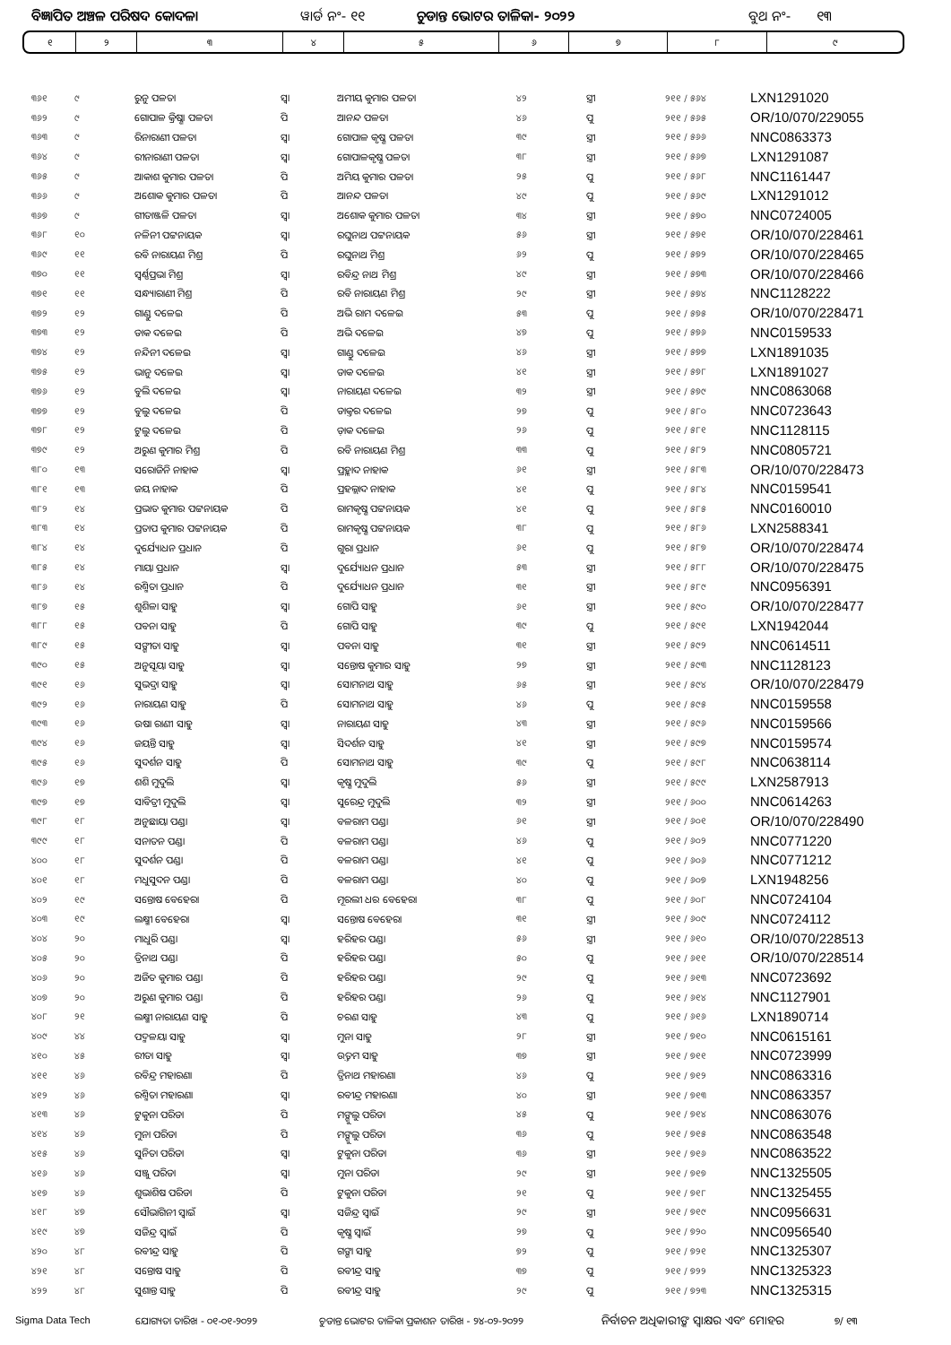ବିଜ୍ଞାପିତ ଅଞ୍ଚଳ ପରିଷଦ କୋଦଳା ୱାର୍ଡ ନଂ- ୧୧ ଚୁଡାନ୍ତ ଭୋଟର ତାଳିକା- ୨୦୨୨ ବୁଥ ନଂ- ୧୩
| ୧ | ୨ | ୩ | ୪ | ୫ | ୬ | ୭ | ୮ | ୯ |
| --- | --- | --- | --- | --- | --- | --- | --- | --- |
| ୩୬୧ | ୯ | ରୁନୁ ପଳତା | ସ୍ୱା | ଅମୀୟ କୁମାର ପଳତା | ୪୨ | ସ୍ତ୍ରୀ | ୨୧୧ / ୫୬୪ | LXN1291020 |
| ୩୬୨ | ୯ | ଗୋପାଳ କ୍ରିଷ୍ଣା ପଳତା | ପି | ଆନନ୍ଦ ପଳତା | ୪୬ | ପୁ | ୨୧୧ / ୫୬୫ | OR/10/070/229055 |
| ୩୬୩ | ୯ | ରିନାରାଣୀ ପଳତା | ସ୍ୱା | ଗୋପାଳ କୃଷ୍ଣ ପଳତା | ୩୯ | ସ୍ତ୍ରୀ | ୨୧୧ / ୫୬୬ | NNC0863373 |
| ୩୬୪ | ୯ | ରୀନାରାଣୀ ପଳତା | ସ୍ୱା | ଗୋପାଳକୃଷ୍ଣ ପଳତା | ୩୮ | ସ୍ତ୍ରୀ | ୨୧୧ / ୫୬୭ | LXN1291087 |
| ୩୬୫ | ୯ | ଆକାଶ କୁମାର ପଳତା | ପି | ଅମିୟ କୁମାର ପଳତା | ୨୫ | ପୁ | ୨୧୧ / ୫୬୮ | NNC1161447 |
| ୩୬୬ | ୯ | ଅଶୋକ କୁମାର ପଳତା | ପି | ଆନନ୍ଦ ପଳତା | ୪୯ | ପୁ | ୨୧୧ / ୫୬୯ | LXN1291012 |
| ୩୬୭ | ୯ | ଗୀତାଞ୍ଜଳି ପଳତା | ସ୍ୱା | ଅଶୋକ କୁମାର ପଳତା | ୩୪ | ସ୍ତ୍ରୀ | ୨୧୧ / ୫୭୦ | NNC0724005 |
| ୩୬୮ | ୧୦ | ନଳିନୀ ପଟ୍ଟନାୟକ | ସ୍ୱା | ରଘୁନାଥ ପଟ୍ଟନାୟକ | ୫୬ | ସ୍ତ୍ରୀ | ୨୧୧ / ୫୭୧ | OR/10/070/228461 |
| ୩୬୯ | ୧୧ | ରବି ନାରାୟଣ ମିଶ୍ର | ପି | ରଘୁନାଥ ମିଶ୍ର | ୬୨ | ପୁ | ୨୧୧ / ୫୭୨ | OR/10/070/228465 |
| ୩୭୦ | ୧୧ | ସ୍ୱର୍ଣ୍ଣପ୍ରଭା ମିଶ୍ର | ସ୍ୱା | ରବିନ୍ଦ୍ର ନାଥ ମିଶ୍ର | ୪୯ | ସ୍ତ୍ରୀ | ୨୧୧ / ୫୭୩ | OR/10/070/228466 |
| ୩୭୧ | ୧୧ | ସନ୍ଧ୍ୟାରାଣୀ ମିଶ୍ର | ପି | ରବି ନାରାୟଣ ମିଶ୍ର | ୨୯ | ସ୍ତ୍ରୀ | ୨୧୧ / ୫୭୪ | NNC1128222 |
| ୩୭୨ | ୧୨ | ଗାଣ୍ଡୁ ଦଳେଇ | ପି | ଅଭି ରାମ ଦଳେଇ | ୫୩ | ପୁ | ୨୧୧ / ୫୭୫ | OR/10/070/228471 |
| ୩୭୩ | ୧୨ | ଡାକ ଦଳେଇ | ପି | ଅଭି ଦଳେଇ | ୪୭ | ପୁ | ୨୧୧ / ୫୭୬ | NNC0159533 |
| ୩୭୪ | ୧୨ | ନନ୍ଦିନୀ ଦଳେଇ | ସ୍ୱା | ଗାଣ୍ଡୁ ଦଳେଇ | ୪୬ | ସ୍ତ୍ରୀ | ୨୧୧ / ୫୭୭ | LXN1891035 |
| ୩୭୫ | ୧୨ | ଭାନୁ ଦଳେଇ | ସ୍ୱା | ଡାକ ଦଳେଇ | ୪୧ | ସ୍ତ୍ରୀ | ୨୧୧ / ୫୭୮ | LXN1891027 |
| ୩୭୬ | ୧୨ | ବୁଲି ଦଳେଇ | ସ୍ୱା | ନାରାୟଣ ଦଳେଇ | ୩୨ | ସ୍ତ୍ରୀ | ୨୧୧ / ୫୭୯ | NNC0863068 |
| ୩୭୭ | ୧୨ | ବୁଲୁ ଦଳେଇ | ପି | ଡାକ୍ତର ଦଳେଇ | ୨୭ | ପୁ | ୨୧୧ / ୫୮୦ | NNC0723643 |
| ୩୭୮ | ୧୨ | ଟୁଲୁ ଦଳେଇ | ପି | ଡ଼ାକ ଦଳେଇ | ୨୬ | ପୁ | ୨୧୧ / ୫୮୧ | NNC1128115 |
| ୩୭୯ | ୧୨ | ଅରୁଣ କୁମାର ମିଶ୍ର | ପି | ରବି ନାରାୟଣ ମିଶ୍ର | ୩୩ | ପୁ | ୨୧୧ / ୫୮୨ | NNC0805721 |
| ୩୮୦ | ୧୩ | ସରୋଜିନି ନାହାକ | ସ୍ୱା | ପ୍ରହ୍ଲାଦ ନାହାକ | ୬୧ | ସ୍ତ୍ରୀ | ୨୧୧ / ୫୮୩ | OR/10/070/228473 |
| ୩୮୧ | ୧୩ | ଜୟ ନାହାକ | ପି | ପ୍ରହଲ୍ଲାଦ ନାହାକ | ୪୧ | ପୁ | ୨୧୧ / ୫୮୪ | NNC0159541 |
| ୩୮୨ | ୧୪ | ପ୍ରଭାତ କୁମାର ପଟ୍ଟନାୟକ | ପି | ରାମକୃଷ୍ଣ ପଟ୍ଟନାୟକ | ୪୧ | ପୁ | ୨୧୧ / ୫୮୫ | NNC0160010 |
| ୩୮୩ | ୧୪ | ପ୍ରତାପ କୁମାର ପଟ୍ଟନାୟକ | ପି | ରାମକୃଷ୍ଣ ପଟ୍ଟନାୟକ | ୩୮ | ପୁ | ୨୧୧ / ୫୮୬ | LXN2588341 |
| ୩୮୪ | ୧୪ | ଦୁର୍ଯ୍ୟୋଧନ ପ୍ରଧାନ | ପି | ଗୁରା ପ୍ରଧାନ | ୬୧ | ପୁ | ୨୧୧ / ୫୮୭ | OR/10/070/228474 |
| ୩୮୫ | ୧୪ | ମାୟା ପ୍ରଧାନ | ସ୍ୱା | ଦୁର୍ଯ୍ୟୋଧନ ପ୍ରଧାନ | ୫୩ | ସ୍ତ୍ରୀ | ୨୧୧ / ୫୮୮ | OR/10/070/228475 |
| ୩୮୬ | ୧୪ | ରଶ୍ମିତା ପ୍ରଧାନ | ପି | ଦୁର୍ଯ୍ୟୋଧନ ପ୍ରଧାନ | ୩୧ | ସ୍ତ୍ରୀ | ୨୧୧ / ୫୮୯ | NNC0956391 |
| ୩୮୭ | ୧୫ | ଶୁଶିଳା ସାହୁ | ସ୍ୱା | ଗୋପି ସାହୁ | ୬୧ | ସ୍ତ୍ରୀ | ୨୧୧ / ୫୯୦ | OR/10/070/228477 |
| ୩୮୮ | ୧୫ | ପବନା ସାହୁ | ପି | ଗୋପି ସାହୁ | ୩୯ | ପୁ | ୨୧୧ / ୫୯୧ | LXN1942044 |
| ୩୮୯ | ୧୫ | ସଙ୍ଗୀତା ସାହୁ | ସ୍ୱା | ପବନା ସାହୁ | ୩୧ | ସ୍ତ୍ରୀ | ୨୧୧ / ୫୯୨ | NNC0614511 |
| ୩୯୦ | ୧୫ | ଅନୁସୂୟା ସାହୁ | ସ୍ୱା | ସନ୍ତୋଷ କୁମାର ସାହୁ | ୨୭ | ସ୍ତ୍ରୀ | ୨୧୧ / ୫୯୩ | NNC1128123 |
| ୩୯୧ | ୧୬ | ସୁଭଦ୍ରା ସାହୁ | ସ୍ୱା | ସୋମନାଥ ସାହୁ | ୬୫ | ସ୍ତ୍ରୀ | ୨୧୧ / ୫୯୪ | OR/10/070/228479 |
| ୩୯୨ | ୧୬ | ନାରାୟଣ ସାହୁ | ପି | ସୋମନାଥ ସାହୁ | ୪୬ | ପୁ | ୨୧୧ / ୫୯୫ | NNC0159558 |
| ୩୯୩ | ୧୬ | ଉଷା ରାଣୀ ସାହୁ | ସ୍ୱା | ନାରାୟଣ ସାହୁ | ୪୩ | ସ୍ତ୍ରୀ | ୨୧୧ / ୫୯୬ | NNC0159566 |
| ୩୯୪ | ୧୬ | ଜୟନ୍ତି ସାହୁ | ସ୍ୱା | ସିଦର୍ଶନ ସାହୁ | ୪୧ | ସ୍ତ୍ରୀ | ୨୧୧ / ୫୯୭ | NNC0159574 |
| ୩୯୫ | ୧୬ | ସୁଦର୍ଶନ ସାହୁ | ପି | ସୋମନାଥ ସାହୁ | ୩୯ | ପୁ | ୨୧୧ / ୫୯୮ | NNC0638114 |
| ୩୯୬ | ୧୭ | ଶଶି ମୁଦୁଲି | ସ୍ୱା | କୃଷ୍ଣ ମୁଦୁଲି | ୫୬ | ସ୍ତ୍ରୀ | ୨୧୧ / ୫୯୯ | LXN2587913 |
| ୩୯୭ | ୧୭ | ସାବିତ୍ରୀ ମୁଦୁଲି | ସ୍ୱା | ସୁରେନ୍ଦ୍ର ମୁଦୁଲି | ୩୨ | ସ୍ତ୍ରୀ | ୨୧୧ / ୬୦୦ | NNC0614263 |
| ୩୯୮ | ୧୮ | ଅନୁଛାୟା ପଣ୍ଡା | ସ୍ୱା | ବଳରାମ ପଣ୍ଡା | ୬୧ | ସ୍ତ୍ରୀ | ୨୧୧ / ୬୦୧ | OR/10/070/228490 |
| ୩୯୯ | ୧୮ | ସନାତନ ପଣ୍ଡା | ପି | ବଳରାମ ପଣ୍ଡା | ୪୬ | ପୁ | ୨୧୧ / ୬୦୨ | NNC0771220 |
| ୪୦୦ | ୧୮ | ସୁଦର୍ଶନ ପଣ୍ଡା | ପି | ବଳରାମ ପଣ୍ଡା | ୪୧ | ପୁ | ୨୧୧ / ୬୦୬ | NNC0771212 |
| ୪୦୧ | ୧୮ | ମଧୁସୁଦନ ପଣ୍ଡା | ପି | ବଳରାମ ପଣ୍ଡା | ୪୦ | ପୁ | ୨୧୧ / ୬୦୭ | LXN1948256 |
| ୪୦୨ | ୧୯ | ସନ୍ତୋଷ ବେହେରା | ପି | ମୂରଲୀ ଧର ବେହେରା | ୩୮ | ପୁ | ୨୧୧ / ୬୦୮ | NNC0724104 |
| ୪୦୩ | ୧୯ | ଲକ୍ଷ୍ମୀ ବେହେରା | ସ୍ୱା | ସନ୍ତୋଷ ବେହେରା | ୩୧ | ସ୍ତ୍ରୀ | ୨୧୧ / ୬୦୯ | NNC0724112 |
| ୪୦୪ | ୨୦ | ମାଧୁରି ପଣ୍ଡା | ସ୍ୱା | ହରିହର ପଣ୍ଡା | ୫୬ | ସ୍ତ୍ରୀ | ୨୧୧ / ୬୧୦ | OR/10/070/228513 |
| ୪୦୫ | ୨୦ | ତ୍ରିନାଥ ପଣ୍ଡା | ପି | ହରିହର ପଣ୍ଡା | ୫୦ | ପୁ | ୨୧୧ / ୬୧୧ | OR/10/070/228514 |
| ୪୦୬ | ୨୦ | ଅଜିତ କୁମାର ପଣ୍ଡା | ପି | ହରିହର ପଣ୍ଡା | ୨୯ | ପୁ | ୨୧୧ / ୬୧୩ | NNC0723692 |
| ୪୦୭ | ୨୦ | ଅରୁଣ କୁମାର ପଣ୍ଡା | ପି | ହରିହର ପଣ୍ଡା | ୨୬ | ପୁ | ୨୧୧ / ୬୧୪ | NNC1127901 |
| ୪୦୮ | ୨୧ | ଲକ୍ଷ୍ମୀ ନାରାୟଣ ସାହୁ | ପି | ଚରଣ ସାହୁ | ୪୩ | ପୁ | ୨୧୧ / ୬୧୬ | LXN1890714 |
| ୪୦୯ | ୪୪ | ପଦ୍ମଳୟା ସାହୁ | ସ୍ୱା | ମୁନା ସାହୁ | ୨୮ | ସ୍ତ୍ରୀ | ୨୧୧ / ୭୧୦ | NNC0615161 |
| ୪୧୦ | ୪୫ | ରୀତା ସାହୁ | ସ୍ୱା | ଉତ୍ତମ ସାହୁ | ୩୭ | ସ୍ତ୍ରୀ | ୨୧୧ / ୭୧୧ | NNC0723999 |
| ୪୧୧ | ୪୬ | ରବିନ୍ଦ୍ର ମହାରଣା | ପି | ତ୍ରିନାଥ ମହାରଣା | ୪୬ | ପୁ | ୨୧୧ / ୭୧୨ | NNC0863316 |
| ୪୧୨ | ୪୬ | ରଶ୍ମିତା ମହାରଣା | ସ୍ୱା | ରବୀନ୍ଦ୍ର ମହାରଣା | ୪୦ | ସ୍ତ୍ରୀ | ୨୧୧ / ୭୧୩ | NNC0863357 |
| ୪୧୩ | ୪୬ | ଟୁକୁନା ପରିଡା | ପି | ମଙ୍ଗୁଲୁ ପରିଡା | ୪୫ | ପୁ | ୨୧୧ / ୭୧୪ | NNC0863076 |
| ୪୧୪ | ୪୬ | ମୁନା ପରିଡା | ପି | ମଙ୍ଗୁଲୁ ପରିଡା | ୩୬ | ପୁ | ୨୧୧ / ୭୧୫ | NNC0863548 |
| ୪୧୫ | ୪୬ | ସୁନିତା ପରିଡା | ସ୍ୱା | ଟୁକୁନା ପରିଡା | ୩୬ | ସ୍ତ୍ରୀ | ୨୧୧ / ୭୧୬ | NNC0863522 |
| ୪୧୬ | ୪୬ | ସଞ୍ଜୁ ପରିଡା | ସ୍ୱା | ମୁନା ପରିଡା | ୨୯ | ସ୍ତ୍ରୀ | ୨୧୧ / ୭୧୭ | NNC1325505 |
| ୪୧୭ | ୪୬ | ଶୁଭାଶିଷ ପରିଡା | ପି | ଟୁକୁନା ପରିଡା | ୨୧ | ପୁ | ୨୧୧ / ୭୧୮ | NNC1325455 |
| ୪୧୮ | ୪୭ | ସୌଭାଗିନୀ ସ୍ୱାଇଁ | ସ୍ୱା | ସଜିନ୍ଦ୍ର ସ୍ୱାଇଁ | ୨୯ | ସ୍ତ୍ରୀ | ୨୧୧ / ୭୧୯ | NNC0956631 |
| ୪୧୯ | ୪୭ | ସଜିନ୍ଦ୍ର ସ୍ୱାଇଁ | ପି | କୃଷ୍ଣ ସ୍ୱାଇଁ | ୨୭ | ପୁ | ୨୧୧ / ୭୨୦ | NNC0956540 |
| ୪୨୦ | ୪୮ | ରବୀନ୍ଦ୍ର ସାହୁ | ପି | ଗଙ୍ଗା ସାହୁ | ୭୨ | ପୁ | ୨୧୧ / ୭୨୧ | NNC1325307 |
| ୪୨୧ | ୪୮ | ସନ୍ତୋଷ ସାହୁ | ପି | ରବୀନ୍ଦ୍ର ସାହୁ | ୩୭ | ପୁ | ୨୧୧ / ୭୨୨ | NNC1325323 |
| ୪୨୨ | ୪୮ | ସୁଶାନ୍ତ ସାହୁ | ପି | ରବୀନ୍ଦ୍ର ସାହୁ | ୨୯ | ପୁ | ୨୧୧ / ୭୨୩ | NNC1325315 |
Sigma Data Tech ଯୋଗ୍ୟତା ତାରିଖ - ୦୧-୦୧-୨୦୨୨ ଚୁଡାନ୍ତ ଭୋଟର ତାଳିକା ପ୍ରକାଶନ ତାରିଖ - ୨୪-୦୨-୨୦୨୨ ନିର୍ବାଚନ ଅଧିକାରୀଙ୍କ ସ୍ୱାକ୍ଷର ଏବଂ ମୋହର ୭/ ୧୩